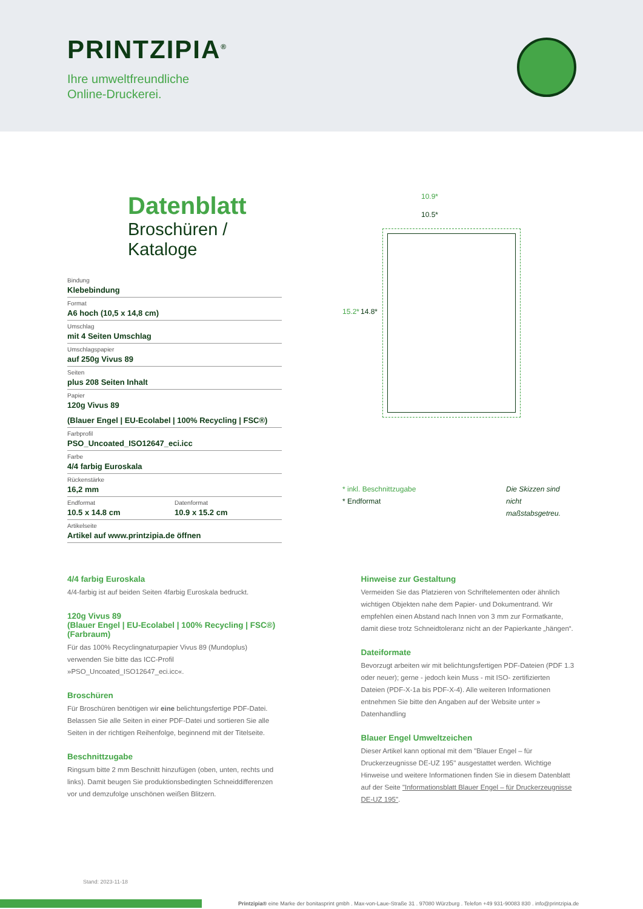PRINTZIPIA<sup>®</sup>
Ihre umweltfreundliche
Online-Druckerei.
Datenblatt
Broschüren / Kataloge
Bindung
Klebebindung
Format
A6 hoch (10,5 x 14,8 cm)
Umschlag
mit 4 Seiten Umschlag
Umschlagspapier
auf 250g Vivus 89
Seiten
plus 208 Seiten Inhalt
Papier
120g Vivus 89
(Blauer Engel | EU-Ecolabel | 100% Recycling | FSC®)
Farbprofil
PSO_Uncoated_ISO12647_eci.icc
Farbe
4/4 farbig Euroskala
Rückenstärke
16,2 mm
Endformat
10.5 x 14.8 cm
Datenformat
10.9 x 15.2 cm
Artikelseite
Artikel auf www.printzipia.de öffnen
10.9*
10.5*
15.2* 14.8*
* inkl. Beschnittzugabe
* Endformat
Die Skizzen sind nicht maßstabsgetreu.
4/4 farbig Euroskala
4/4-farbig ist auf beiden Seiten 4farbig Euroskala bedruckt.
120g Vivus 89
(Blauer Engel | EU-Ecolabel | 100% Recycling | FSC®)
(Farbraum)
Für das 100% Recyclingnaturpapier Vivus 89 (Mundoplus) verwenden Sie bitte das ICC-Profil »PSO_Uncoated_ISO12647_eci.icc«.
Broschüren
Für Broschüren benötigen wir eine belichtungsfertige PDF-Datei. Belassen Sie alle Seiten in einer PDF-Datei und sortieren Sie alle Seiten in der richtigen Reihenfolge, beginnend mit der Titelseite.
Beschnittzugabe
Ringsum bitte 2 mm Beschnitt hinzufügen (oben, unten, rechts und links). Damit beugen Sie produktionsbedingten Schneiddifferenzen vor und demzufolge unschönen weißen Blitzern.
Hinweise zur Gestaltung
Vermeiden Sie das Platzieren von Schriftelementen oder ähnlich wichtigen Objekten nahe dem Papier- und Dokumentrand. Wir empfehlen einen Abstand nach Innen von 3 mm zur Formatkante, damit diese trotz Schneidtoleranz nicht an der Papierkante „hängen“.
Dateiformate
Bevorzugt arbeiten wir mit belichtungsfertigen PDF-Dateien (PDF 1.3 oder neuer); gerne - jedoch kein Muss - mit ISO- zertifizierten Dateien (PDF-X-1a bis PDF-X-4). Alle weiteren Informationen entnehmen Sie bitte den Angaben auf der Website unter » Datenhandling
Blauer Engel Umweltzeichen
Dieser Artikel kann optional mit dem "Blauer Engel – für Druckerzeugnisse DE-UZ 195" ausgestattet werden. Wichtige Hinweise und weitere Informationen finden Sie in diesem Datenblatt auf der Seite "Informationsblatt Blauer Engel – für Druckerzeugnisse DE-UZ 195".
Stand: 2023-11-18
Printzipia® eine Marke der bonitasprint gmbh . Max-von-Laue-Straße 31 . 97080 Würzburg . Telefon +49 931-90083 830 . info@printzipia.de